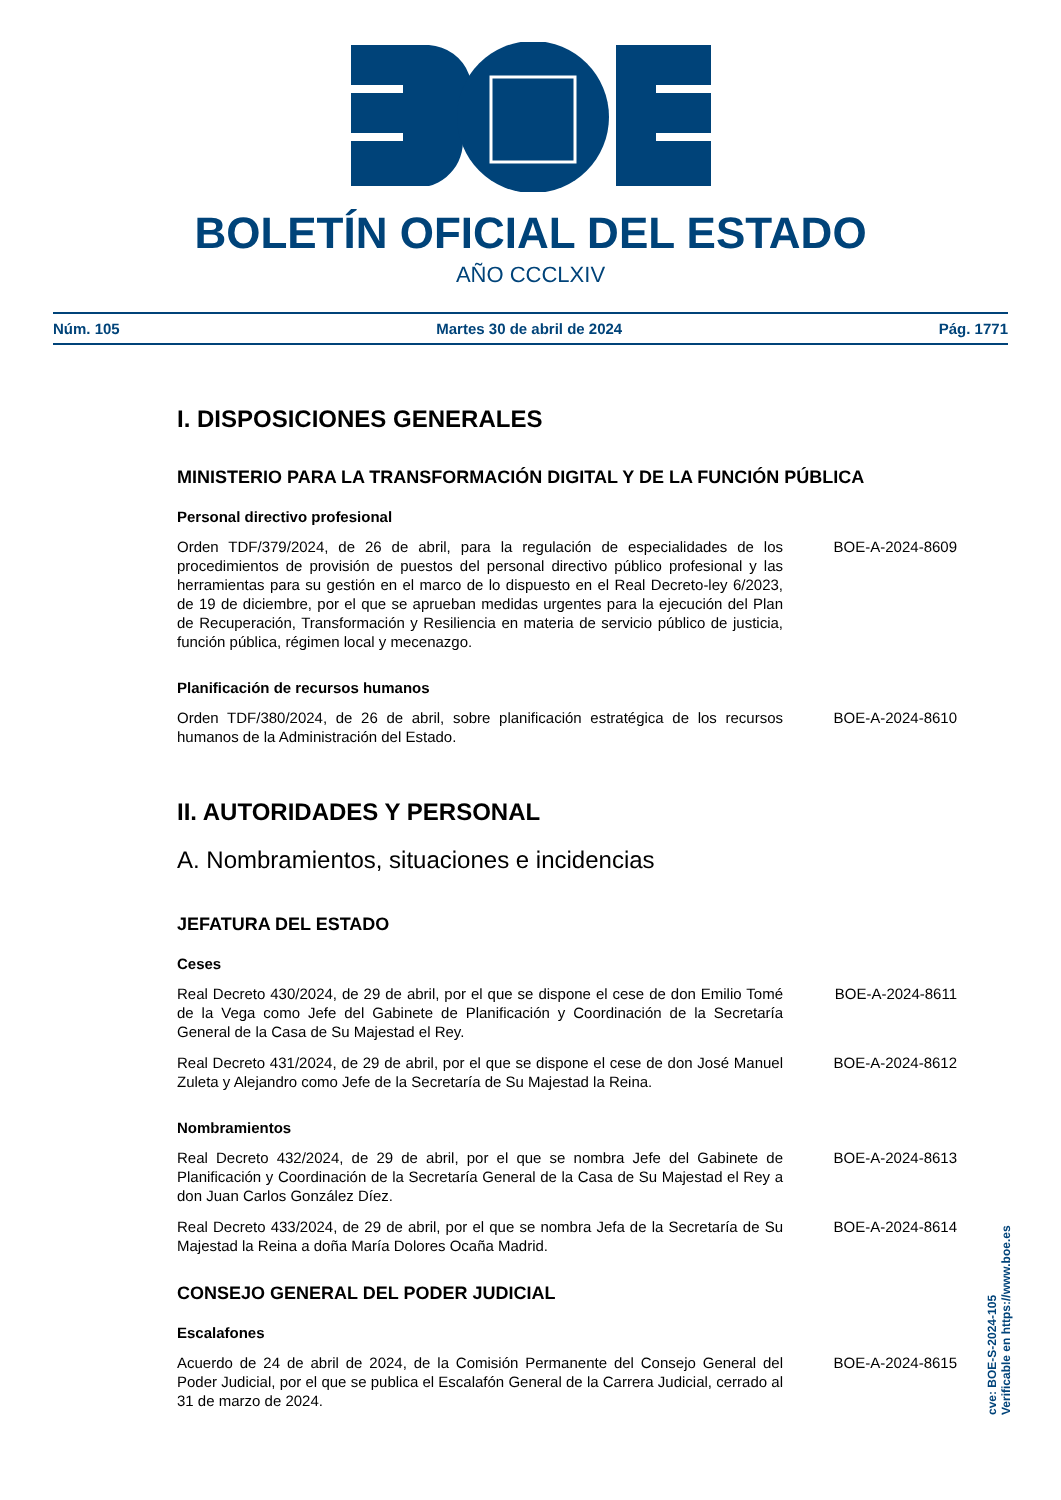BOLETÍN OFICIAL DEL ESTADO
AÑO CCCLXIV
Núm. 105 Martes 30 de abril de 2024 Pág. 1771
I. DISPOSICIONES GENERALES
MINISTERIO PARA LA TRANSFORMACIÓN DIGITAL Y DE LA FUNCIÓN PÚBLICA
Personal directivo profesional
Orden TDF/379/2024, de 26 de abril, para la regulación de especialidades de los procedimientos de provisión de puestos del personal directivo público profesional y las herramientas para su gestión en el marco de lo dispuesto en el Real Decreto-ley 6/2023, de 19 de diciembre, por el que se aprueban medidas urgentes para la ejecución del Plan de Recuperación, Transformación y Resiliencia en materia de servicio público de justicia, función pública, régimen local y mecenazgo.
BOE-A-2024-8609
Planificación de recursos humanos
Orden TDF/380/2024, de 26 de abril, sobre planificación estratégica de los recursos humanos de la Administración del Estado.
BOE-A-2024-8610
II. AUTORIDADES Y PERSONAL
A. Nombramientos, situaciones e incidencias
JEFATURA DEL ESTADO
Ceses
Real Decreto 430/2024, de 29 de abril, por el que se dispone el cese de don Emilio Tomé de la Vega como Jefe del Gabinete de Planificación y Coordinación de la Secretaría General de la Casa de Su Majestad el Rey.
BOE-A-2024-8611
Real Decreto 431/2024, de 29 de abril, por el que se dispone el cese de don José Manuel Zuleta y Alejandro como Jefe de la Secretaría de Su Majestad la Reina.
BOE-A-2024-8612
Nombramientos
Real Decreto 432/2024, de 29 de abril, por el que se nombra Jefe del Gabinete de Planificación y Coordinación de la Secretaría General de la Casa de Su Majestad el Rey a don Juan Carlos González Díez.
BOE-A-2024-8613
Real Decreto 433/2024, de 29 de abril, por el que se nombra Jefa de la Secretaría de Su Majestad la Reina a doña María Dolores Ocaña Madrid.
BOE-A-2024-8614
CONSEJO GENERAL DEL PODER JUDICIAL
Escalafones
Acuerdo de 24 de abril de 2024, de la Comisión Permanente del Consejo General del Poder Judicial, por el que se publica el Escalafón General de la Carrera Judicial, cerrado al 31 de marzo de 2024.
BOE-A-2024-8615
cve: BOE-S-2024-105
Verificable en https://www.boe.es